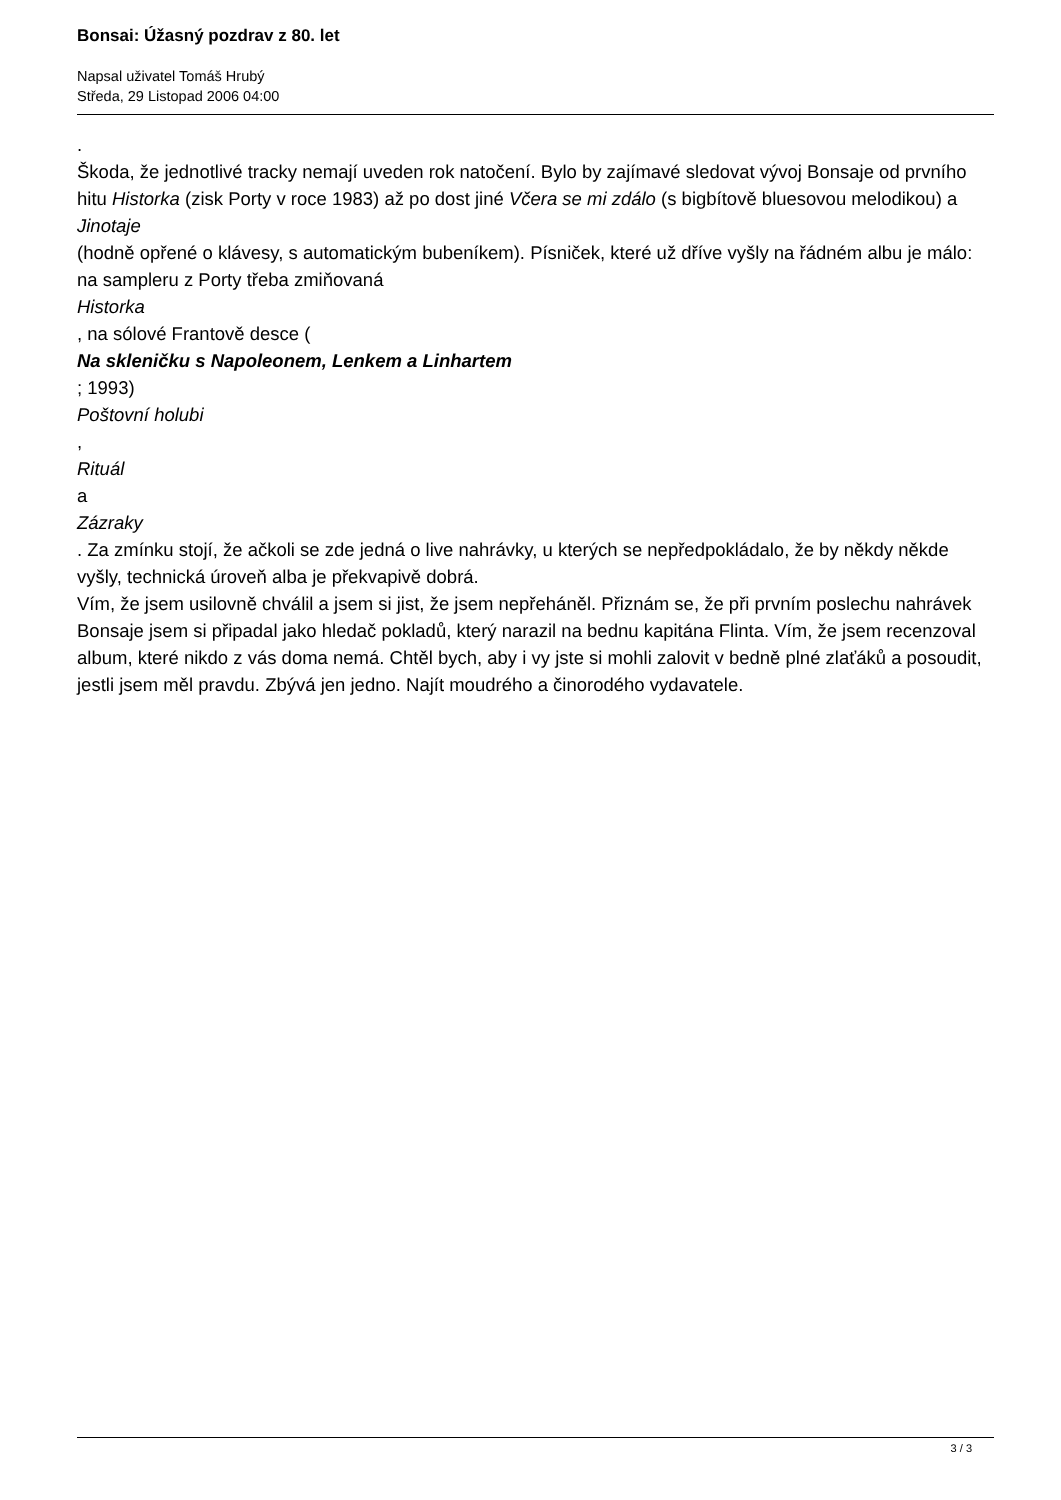Bonsai: Úžasný pozdrav z 80. let
Napsal uživatel Tomáš Hrubý
Středa, 29 Listopad 2006 04:00
.
Škoda, že jednotlivé tracky nemají uveden rok natočení. Bylo by zajímavé sledovat vývoj Bonsaje od prvního hitu Historka (zisk Porty v roce 1983) až po dost jiné Včera se mi zdálo (s bigbítově bluesovou melodikou) a
Jinotaje
(hodně opřené o klávesy, s automatickým bubeníkem). Písniček, které už dříve vyšly na řádném albu je málo: na sampleru z Porty třeba zmiňovaná
Historka
, na sólové Frantově desce (
Na skleničku s Napoleonem, Lenkem a Linhartem
; 1993)
Poštovní holubi
,
Rituál
a
Zázraky
. Za zmínku stojí, že ačkoli se zde jedná o live nahrávky, u kterých se nepředpokládalo, že by někdy někde vyšly, technická úroveň alba je překvapivě dobrá.
Vím, že jsem usilovně chválil a jsem si jist, že jsem nepřeháněl. Přiznám se, že při prvním poslechu nahrávek Bonsaje jsem si připadal jako hledač pokladů, který narazil na bednu kapitána Flinta. Vím, že jsem recenzoval album, které nikdo z vás doma nemá. Chtěl bych, aby i vy jste si mohli zalovit v bedně plné zlaťáků a posoudit, jestli jsem měl pravdu. Zbývá jen jedno. Najít moudrého a činorodého vydavatele.
3 / 3